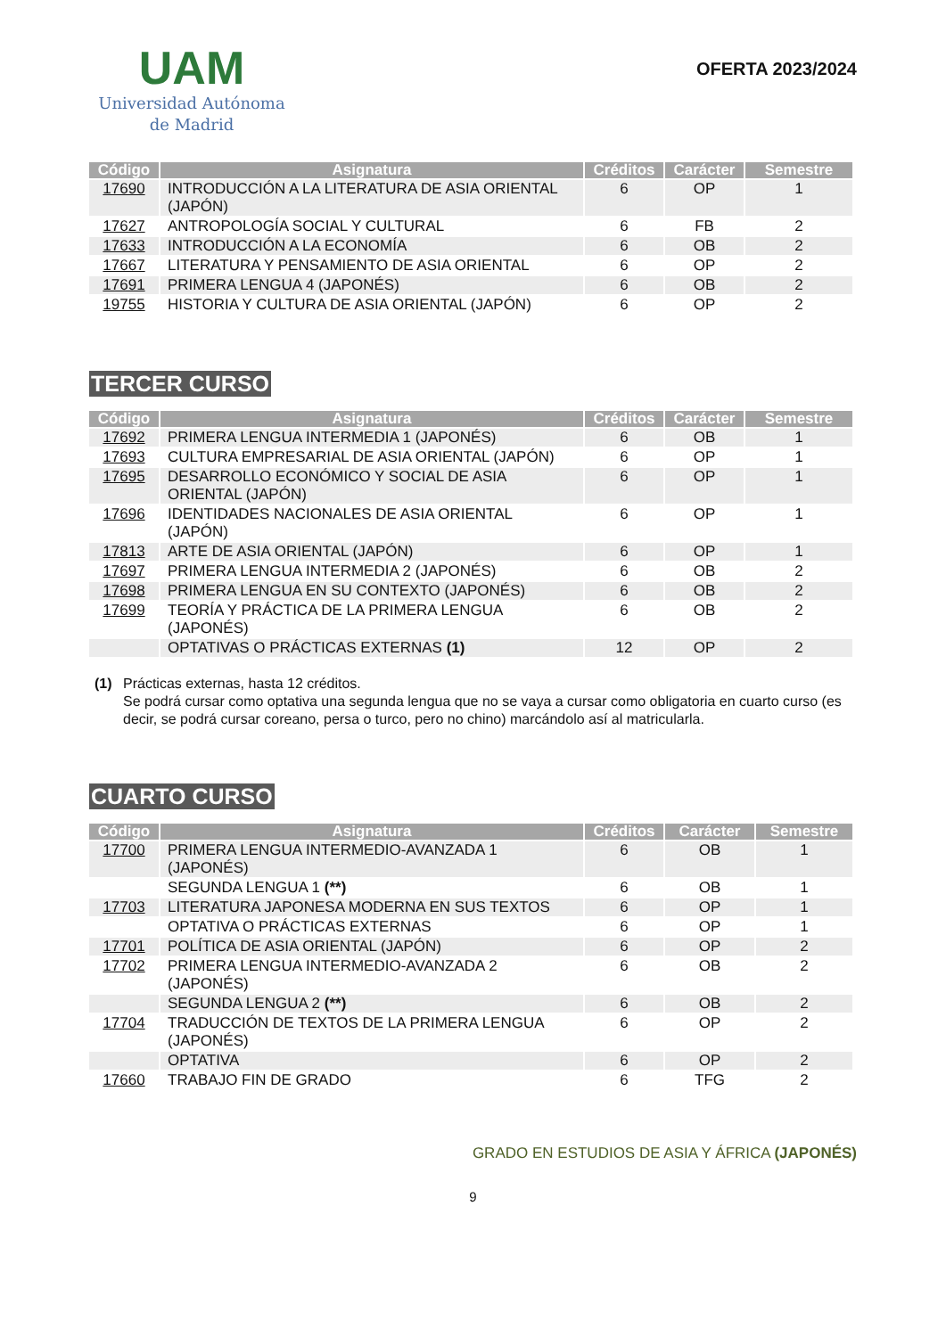UAM
Universidad Autónoma
de Madrid
OFERTA 2023/2024
| Código | Asignatura | Créditos | Carácter | Semestre |
| --- | --- | --- | --- | --- |
| 17690 | INTRODUCCIÓN A LA LITERATURA DE ASIA ORIENTAL (JAPÓN) | 6 | OP | 1 |
| 17627 | ANTROPOLOGÍA SOCIAL Y CULTURAL | 6 | FB | 2 |
| 17633 | INTRODUCCIÓN A LA ECONOMÍA | 6 | OB | 2 |
| 17667 | LITERATURA Y PENSAMIENTO DE ASIA ORIENTAL | 6 | OP | 2 |
| 17691 | PRIMERA LENGUA 4 (JAPONÉS) | 6 | OB | 2 |
| 19755 | HISTORIA Y CULTURA DE ASIA ORIENTAL (JAPÓN) | 6 | OP | 2 |
TERCER CURSO
| Código | Asignatura | Créditos | Carácter | Semestre |
| --- | --- | --- | --- | --- |
| 17692 | PRIMERA LENGUA INTERMEDIA 1 (JAPONÉS) | 6 | OB | 1 |
| 17693 | CULTURA EMPRESARIAL DE ASIA ORIENTAL (JAPÓN) | 6 | OP | 1 |
| 17695 | DESARROLLO ECONÓMICO Y SOCIAL DE ASIA ORIENTAL (JAPÓN) | 6 | OP | 1 |
| 17696 | IDENTIDADES NACIONALES DE ASIA ORIENTAL (JAPÓN) | 6 | OP | 1 |
| 17813 | ARTE DE ASIA ORIENTAL (JAPÓN) | 6 | OP | 1 |
| 17697 | PRIMERA LENGUA INTERMEDIA 2 (JAPONÉS) | 6 | OB | 2 |
| 17698 | PRIMERA LENGUA EN SU CONTEXTO (JAPONÉS) | 6 | OB | 2 |
| 17699 | TEORÍA Y PRÁCTICA DE LA PRIMERA LENGUA (JAPONÉS) | 6 | OB | 2 |
| | OPTATIVAS O PRÁCTICAS EXTERNAS (1) | 12 | OP | 2 |
(1) Prácticas externas, hasta 12 créditos.
Se podrá cursar como optativa una segunda lengua que no se vaya a cursar como obligatoria en cuarto curso (es decir, se podrá cursar coreano, persa o turco, pero no chino) marcándolo así al matricularla.
CUARTO CURSO
| Código | Asignatura | Créditos | Carácter | Semestre |
| --- | --- | --- | --- | --- |
| 17700 | PRIMERA LENGUA INTERMEDIO-AVANZADA 1 (JAPONÉS) | 6 | OB | 1 |
| | SEGUNDA LENGUA 1 (**) | 6 | OB | 1 |
| 17703 | LITERATURA JAPONESA MODERNA EN SUS TEXTOS | 6 | OP | 1 |
| | OPTATIVA O PRÁCTICAS EXTERNAS | 6 | OP | 1 |
| 17701 | POLÍTICA DE ASIA ORIENTAL (JAPÓN) | 6 | OP | 2 |
| 17702 | PRIMERA LENGUA INTERMEDIO-AVANZADA 2 (JAPONÉS) | 6 | OB | 2 |
| | SEGUNDA LENGUA 2 (**) | 6 | OB | 2 |
| 17704 | TRADUCCIÓN DE TEXTOS DE LA PRIMERA LENGUA (JAPONÉS) | 6 | OP | 2 |
| | OPTATIVA | 6 | OP | 2 |
| 17660 | TRABAJO FIN DE GRADO | 6 | TFG | 2 |
GRADO EN ESTUDIOS DE ASIA Y ÁFRICA (JAPONÉS)
9